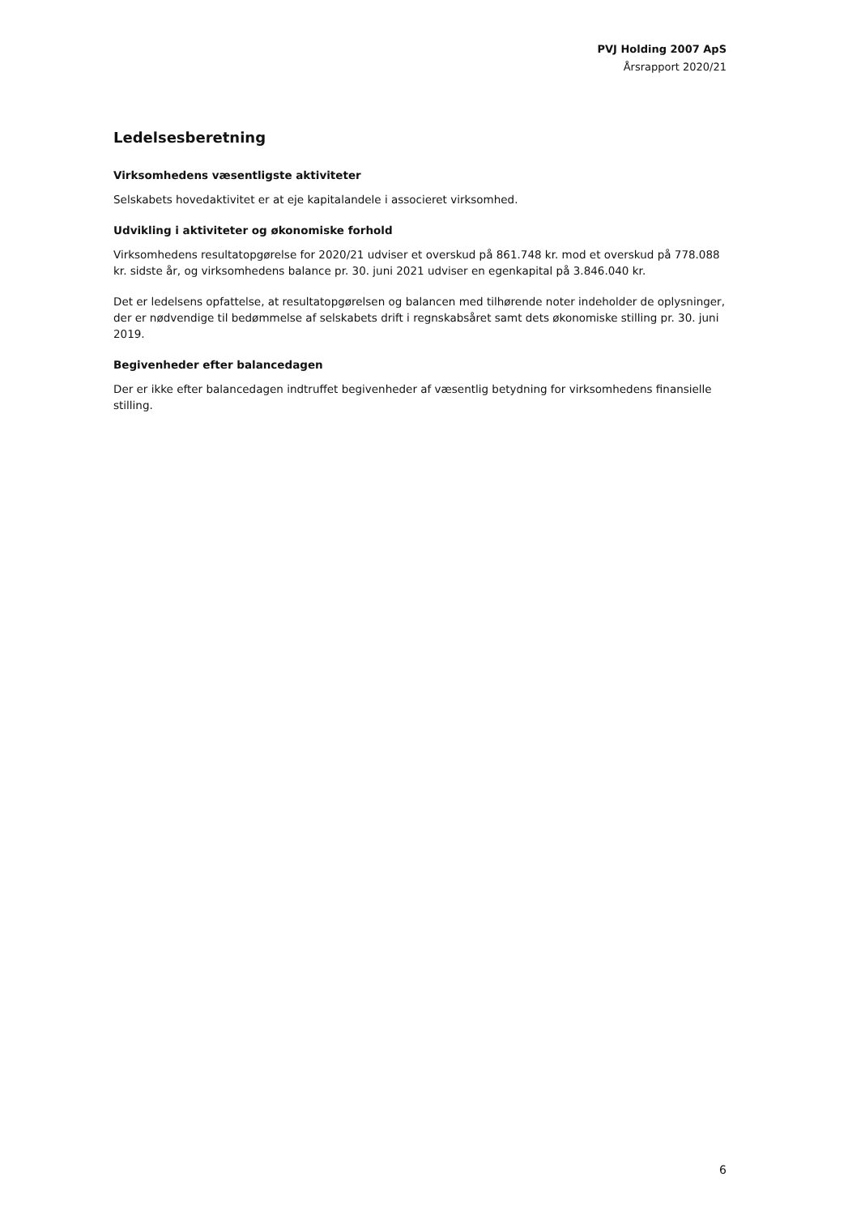PVJ Holding 2007 ApS
Årsrapport 2020/21
Ledelsesberetning
Virksomhedens væsentligste aktiviteter
Selskabets hovedaktivitet er at eje kapitalandele i associeret virksomhed.
Udvikling i aktiviteter og økonomiske forhold
Virksomhedens resultatopgørelse for 2020/21 udviser et overskud på 861.748 kr. mod et overskud på 778.088 kr. sidste år, og virksomhedens balance pr. 30. juni 2021 udviser en egenkapital på 3.846.040 kr.
Det er ledelsens opfattelse, at resultatopgørelsen og balancen med tilhørende noter indeholder de oplysninger, der er nødvendige til bedømmelse af selskabets drift i regnskabsåret samt dets økonomiske stilling pr. 30. juni 2019.
Begivenheder efter balancedagen
Der er ikke efter balancedagen indtruffet begivenheder af væsentlig betydning for virksomhedens finansielle stilling.
6